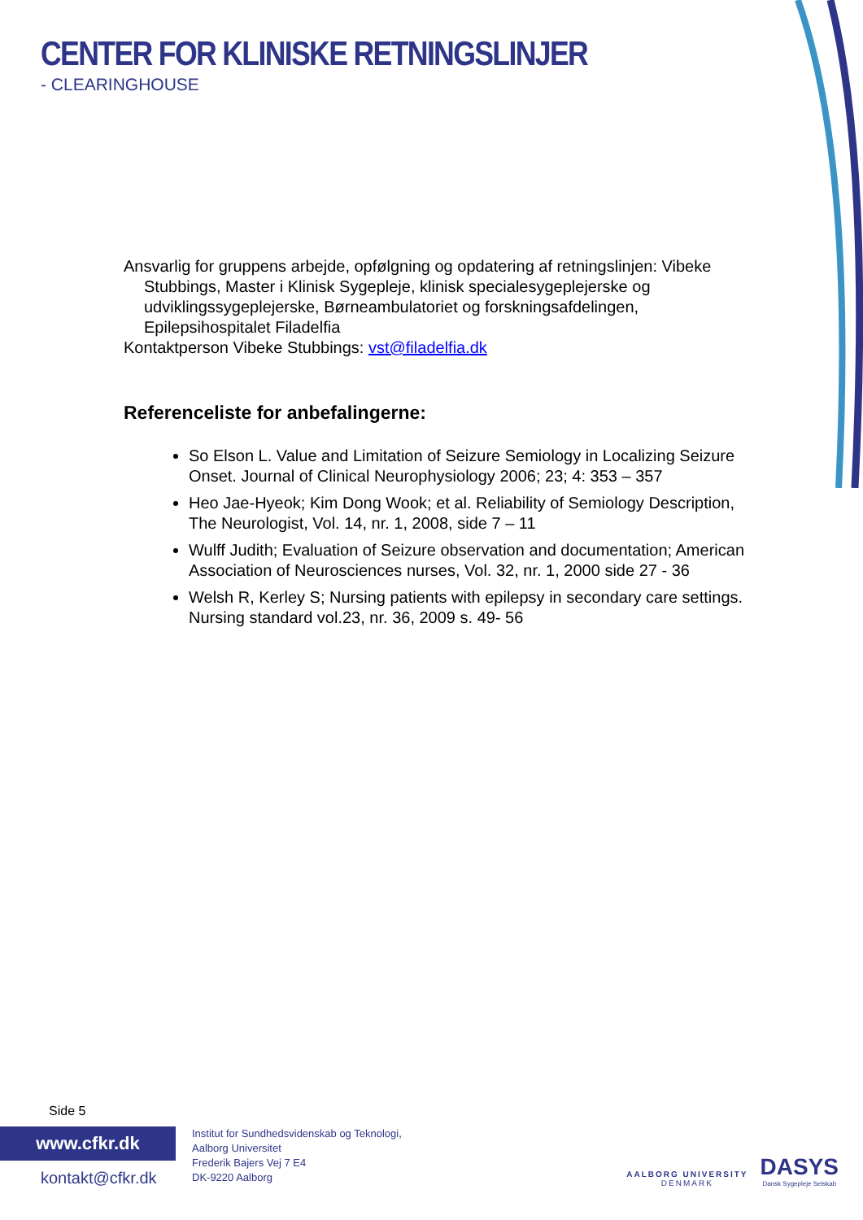CENTER FOR KLINISKE RETNINGSLINJER
- CLEARINGHOUSE
Ansvarlig for gruppens arbejde, opfølgning og opdatering af retningslinjen: Vibeke
Stubbings, Master i Klinisk Sygepleje, klinisk specialesygeplejerske og udviklingssygeplejerske, Børneambulatoriet og forskningsafdelingen, Epilepsihospitalet Filadelfia
Kontaktperson Vibeke Stubbings: vst@filadelfia.dk
Referenceliste for anbefalingerne:
So Elson L. Value and Limitation of Seizure Semiology in Localizing Seizure Onset. Journal of Clinical Neurophysiology 2006; 23; 4: 353 – 357
Heo Jae-Hyeok; Kim Dong Wook; et al. Reliability of Semiology Description, The Neurologist, Vol. 14, nr. 1, 2008, side 7 – 11
Wulff Judith; Evaluation of Seizure observation and documentation; American Association of Neurosciences nurses, Vol. 32, nr. 1, 2000 side 27 - 36
Welsh R, Kerley S; Nursing patients with epilepsy in secondary care settings. Nursing standard vol.23, nr. 36, 2009 s. 49- 56
Side 5
www.cfkr.dk
kontakt@cfkr.dk
Institut for Sundhedsvidenskab og Teknologi,
Aalborg Universitet
Frederik Bajers Vej 7 E4
DK-9220 Aalborg
AALBORG UNIVERSITY
DENMARK
DASYS
Dansk Sygepleje Selskab